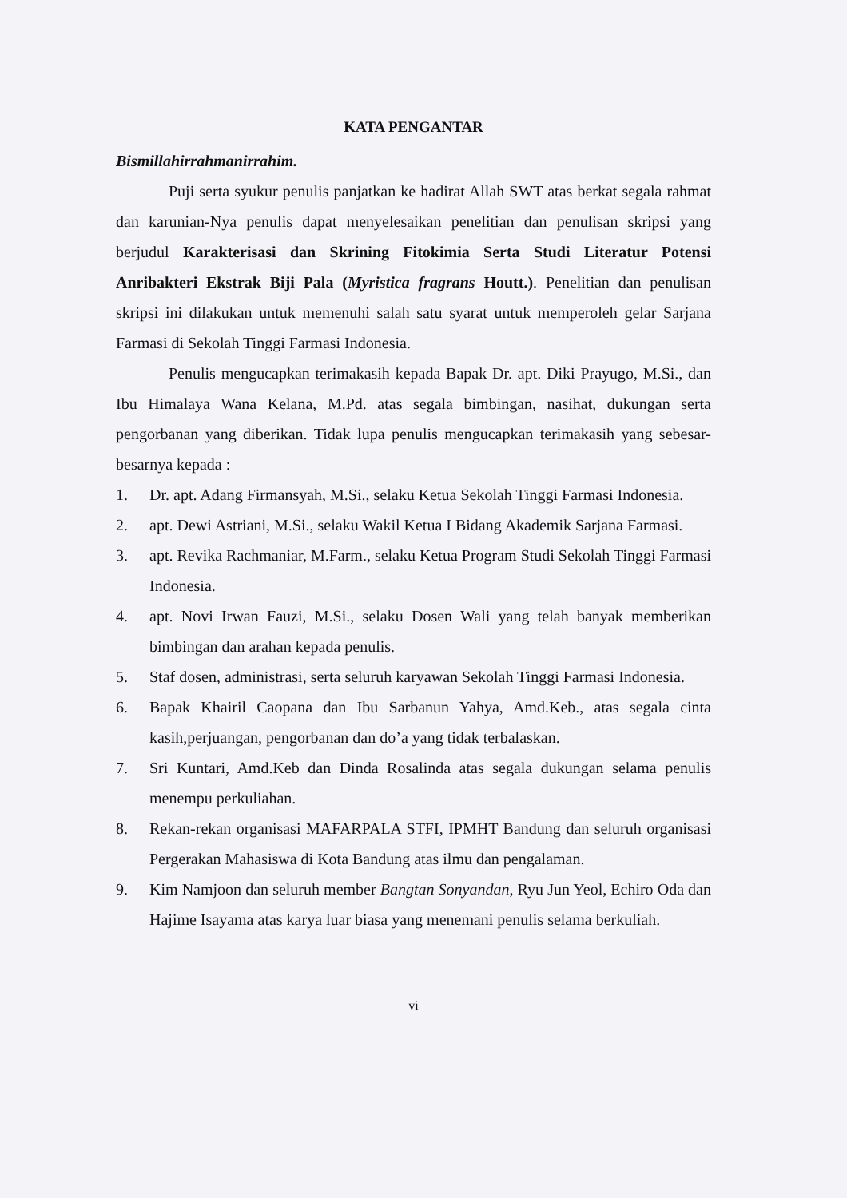KATA PENGANTAR
Bismillahirrahmanirrahim.
Puji serta syukur penulis panjatkan ke hadirat Allah SWT atas berkat segala rahmat dan karunian-Nya penulis dapat menyelesaikan penelitian dan penulisan skripsi yang berjudul Karakterisasi dan Skrining Fitokimia Serta Studi Literatur Potensi Anribakteri Ekstrak Biji Pala (Myristica fragrans Houtt.). Penelitian dan penulisan skripsi ini dilakukan untuk memenuhi salah satu syarat untuk memperoleh gelar Sarjana Farmasi di Sekolah Tinggi Farmasi Indonesia.
Penulis mengucapkan terimakasih kepada Bapak Dr. apt. Diki Prayugo, M.Si., dan Ibu Himalaya Wana Kelana, M.Pd. atas segala bimbingan, nasihat, dukungan serta pengorbanan yang diberikan. Tidak lupa penulis mengucapkan terimakasih yang sebesar-besarnya kepada :
1. Dr. apt. Adang Firmansyah, M.Si., selaku Ketua Sekolah Tinggi Farmasi Indonesia.
2. apt. Dewi Astriani, M.Si., selaku Wakil Ketua I Bidang Akademik Sarjana Farmasi.
3. apt. Revika Rachmaniar, M.Farm., selaku Ketua Program Studi Sekolah Tinggi Farmasi Indonesia.
4. apt. Novi Irwan Fauzi, M.Si., selaku Dosen Wali yang telah banyak memberikan bimbingan dan arahan kepada penulis.
5. Staf dosen, administrasi, serta seluruh karyawan Sekolah Tinggi Farmasi Indonesia.
6. Bapak Khairil Caopana dan Ibu Sarbanun Yahya, Amd.Keb., atas segala cinta kasih,perjuangan, pengorbanan dan do’a yang tidak terbalaskan.
7. Sri Kuntari, Amd.Keb dan Dinda Rosalinda atas segala dukungan selama penulis menempu perkuliahan.
8. Rekan-rekan organisasi MAFARPALA STFI, IPMHT Bandung dan seluruh organisasi Pergerakan Mahasiswa di Kota Bandung atas ilmu dan pengalaman.
9. Kim Namjoon dan seluruh member Bangtan Sonyandan, Ryu Jun Yeol, Echiro Oda dan Hajime Isayama atas karya luar biasa yang menemani penulis selama berkuliah.
vi